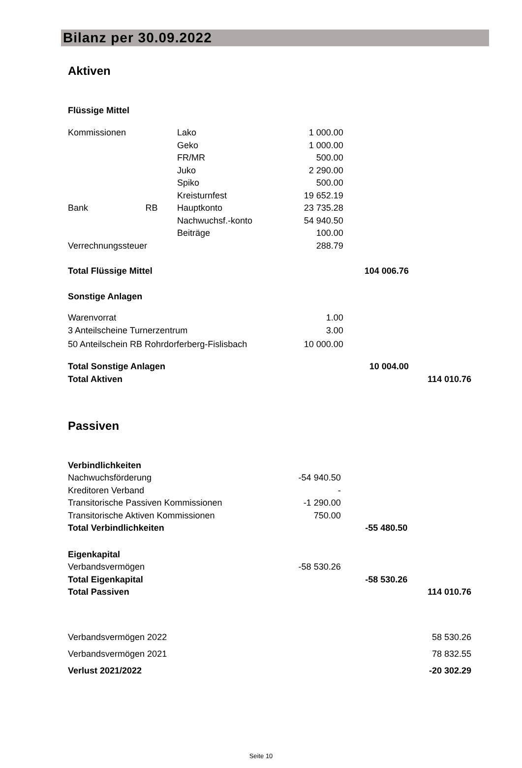Bilanz per 30.09.2022
Aktiven
| Flüssige Mittel | | | | | |
| Kommissionen | | Lako | 1 000.00 | | |
| | | Geko | 1 000.00 | | |
| | | FR/MR | 500.00 | | |
| | | Juko | 2 290.00 | | |
| | | Spiko | 500.00 | | |
| | | Kreisturnfest | 19 652.19 | | |
| Bank | RB | Hauptkonto | 23 735.28 | | |
| | | Nachwuchsf.-konto | 54 940.50 | | |
| | | Beiträge | 100.00 | | |
| Verrechnungssteuer | | | 288.79 | | |
| Total Flüssige Mittel | | | | 104 006.76 | |
| Sonstige Anlagen | | | | | |
| Warenvorrat | | | 1.00 | | |
| 3 Anteilscheine Turnerzentrum | | | 3.00 | | |
| 50 Anteilschein RB Rohrdorferberg-Fislisbach | | | 10 000.00 | | |
| Total Sonstige Anlagen | | | | 10 004.00 | |
| Total Aktiven | | | | | 114 010.76 |
Passiven
| Verbindlichkeiten | | | | | |
| Nachwuchsförderung | | | -54 940.50 | | |
| Kreditoren Verband | | | - | | |
| Transitorische Passiven Kommissionen | | | -1 290.00 | | |
| Transitorische Aktiven Kommissionen | | | 750.00 | | |
| Total Verbindlichkeiten | | | | -55 480.50 | |
| Eigenkapital | | | | | |
| Verbandsvermögen | | | -58 530.26 | | |
| Total Eigenkapital | | | | -58 530.26 | |
| Total Passiven | | | | | 114 010.76 |
| Verbandsvermögen 2022 | | | | | 58 530.26 |
| Verbandsvermögen 2021 | | | | | 78 832.55 |
| Verlust 2021/2022 | | | | | -20 302.29 |
Seite 10